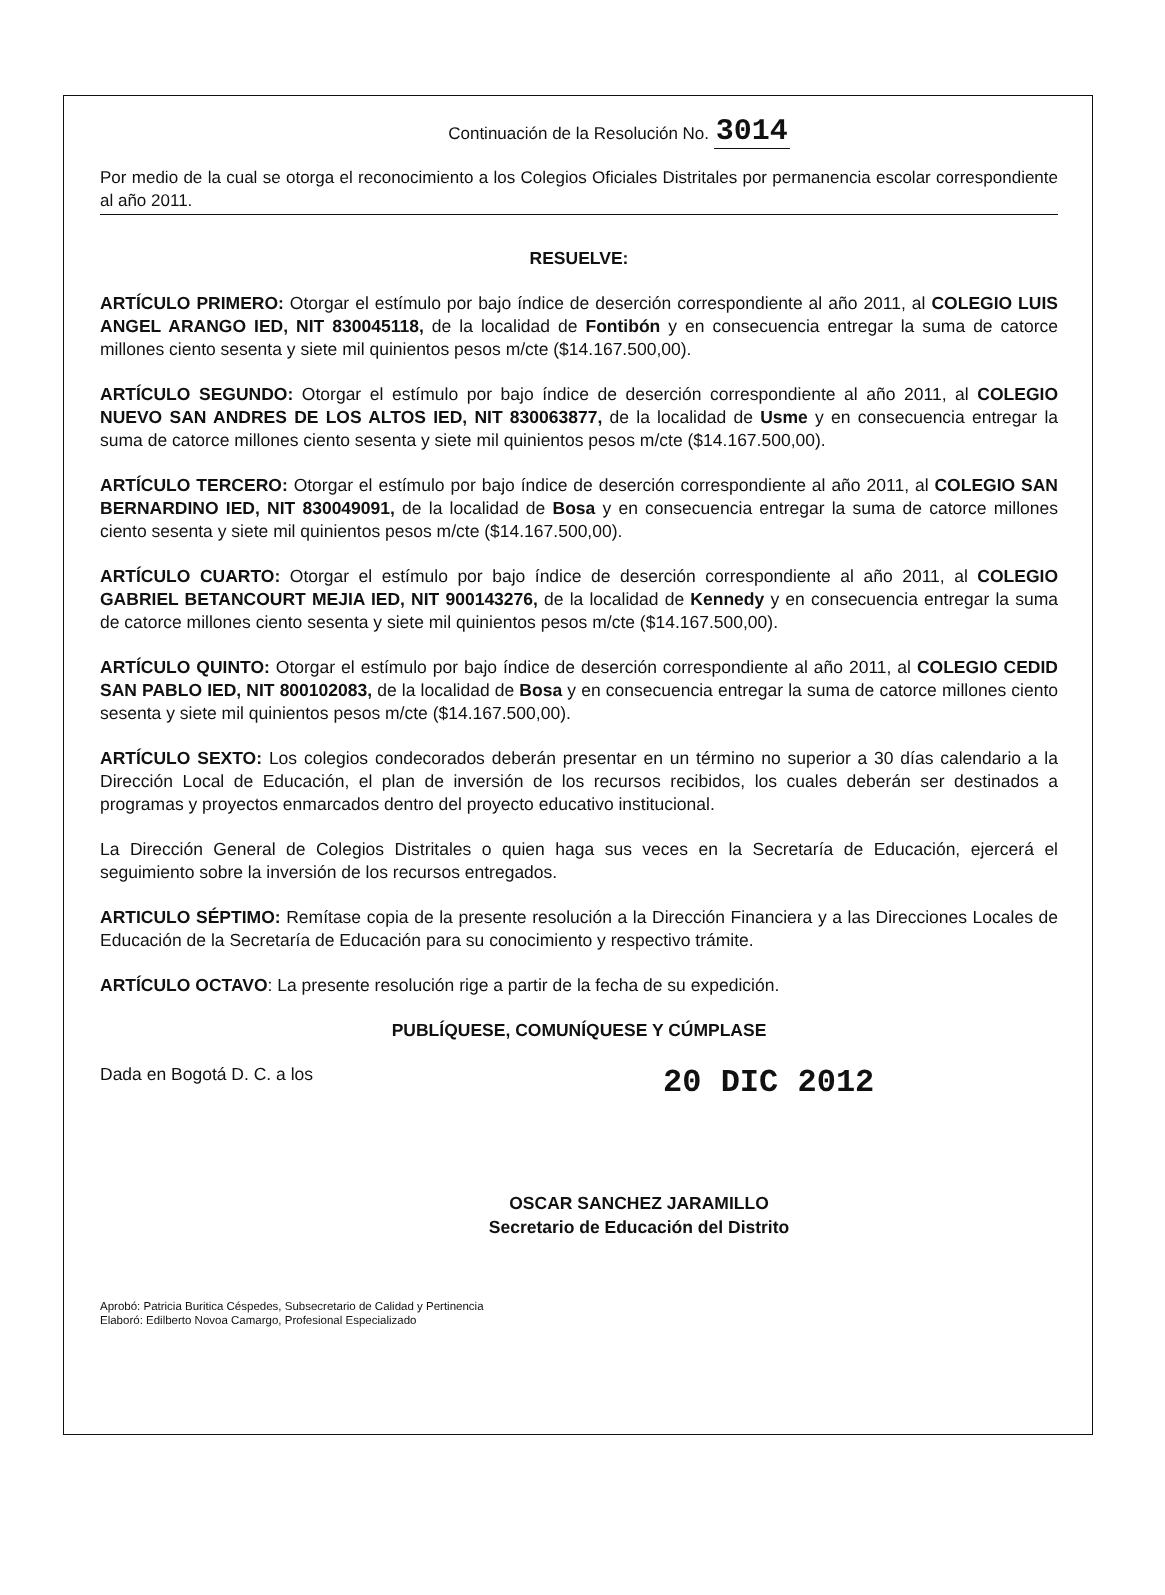Continuación de la Resolución No. 3014
Por medio de la cual se otorga el reconocimiento a los Colegios Oficiales Distritales por permanencia escolar correspondiente al año 2011.
RESUELVE:
ARTÍCULO PRIMERO: Otorgar el estímulo por bajo índice de deserción correspondiente al año 2011, al COLEGIO LUIS ANGEL ARANGO IED, NIT 830045118, de la localidad de Fontibón y en consecuencia entregar la suma de catorce millones ciento sesenta y siete mil quinientos pesos m/cte ($14.167.500,00).
ARTÍCULO SEGUNDO: Otorgar el estímulo por bajo índice de deserción correspondiente al año 2011, al COLEGIO NUEVO SAN ANDRES DE LOS ALTOS IED, NIT 830063877, de la localidad de Usme y en consecuencia entregar la suma de catorce millones ciento sesenta y siete mil quinientos pesos m/cte ($14.167.500,00).
ARTÍCULO TERCERO: Otorgar el estímulo por bajo índice de deserción correspondiente al año 2011, al COLEGIO SAN BERNARDINO IED, NIT 830049091, de la localidad de Bosa y en consecuencia entregar la suma de catorce millones ciento sesenta y siete mil quinientos pesos m/cte ($14.167.500,00).
ARTÍCULO CUARTO: Otorgar el estímulo por bajo índice de deserción correspondiente al año 2011, al COLEGIO GABRIEL BETANCOURT MEJIA IED, NIT 900143276, de la localidad de Kennedy y en consecuencia entregar la suma de catorce millones ciento sesenta y siete mil quinientos pesos m/cte ($14.167.500,00).
ARTÍCULO QUINTO: Otorgar el estímulo por bajo índice de deserción correspondiente al año 2011, al COLEGIO CEDID SAN PABLO IED, NIT 800102083, de la localidad de Bosa y en consecuencia entregar la suma de catorce millones ciento sesenta y siete mil quinientos pesos m/cte ($14.167.500,00).
ARTÍCULO SEXTO: Los colegios condecorados deberán presentar en un término no superior a 30 días calendario a la Dirección Local de Educación, el plan de inversión de los recursos recibidos, los cuales deberán ser destinados a programas y proyectos enmarcados dentro del proyecto educativo institucional.
La Dirección General de Colegios Distritales o quien haga sus veces en la Secretaría de Educación, ejercerá el seguimiento sobre la inversión de los recursos entregados.
ARTICULO SÉPTIMO: Remítase copia de la presente resolución a la Dirección Financiera y a las Direcciones Locales de Educación de la Secretaría de Educación para su conocimiento y respectivo trámite.
ARTÍCULO OCTAVO: La presente resolución rige a partir de la fecha de su expedición.
PUBLÍQUESE, COMUNÍQUESE Y CÚMPLASE
Dada en Bogotá D. C. a los 20 DIC 2012
OSCAR SANCHEZ JARAMILLO
Secretario de Educación del Distrito
Aprobó: Patricia Buritica Céspedes, Subsecretario de Calidad y Pertinencia
Elaboró: Edilberto Novoa Camargo, Profesional Especializado